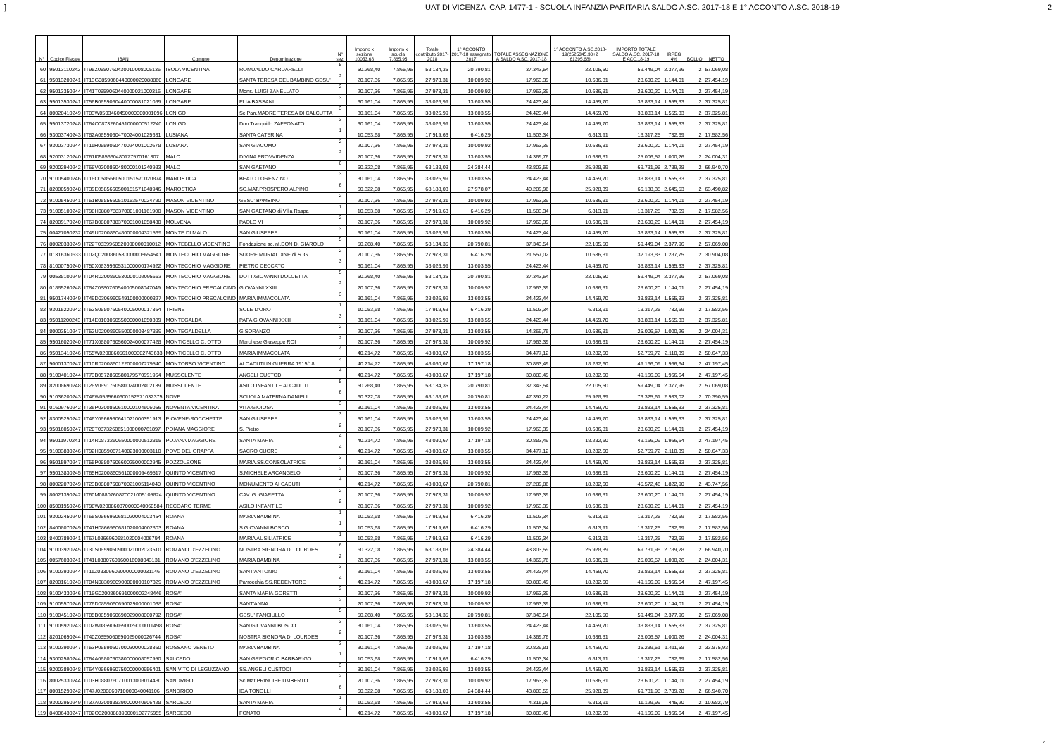] UAT DI VICENZA CAP. 1477-1 - SCUOLA INFANZIA PARITARIA SALDO A.SC. 2017-18 E 1° ACCONTO A.SC. 2018-19 2
| N° | Codice Fiscale | IBAN | Comune | Denominazione | N° sez. | Importo x sezione 10053,68 | Importo x scuola 7.865,95 | Totale contributo 2017-2018 | 1° ACCONTO 2017-18 assegnato 2017 | TOTALE ASSEGNAZIONE A SALDO A.SC. 2017-18 | 1° ACCONTO A.SC.2018-19(2525345,30+2 61395,68) | IMPORTO TOTALE SALDO A.SC. 2017-18 E ACC.18-19 | IRPEG 4% | BOLLO | NETTO |
| --- | --- | --- | --- | --- | --- | --- | --- | --- | --- | --- | --- | --- | --- | --- | --- |
| 60 | 95013110242 | IT95Z0880760430010008005136 | ISOLA VICENTINA | ROMUALDO CARDARELLI | 5 | 50.268,40 | 7.865,95 | 58.134,35 | 20.790,81 | 37.343,54 | 22.105,50 | 59.449,04 | 2.377,96 | 2 | 57.069,08 |
| 61 | 95013200241 | IT13G0859060440000020088860 | LONGARE | SANTA TERESA DEL BAMBINO GESU' | 2 | 20.107,36 | 7.865,95 | 27.973,31 | 10.009,92 | 17.963,39 | 10.636,81 | 28.600,20 | 1.144,01 | 2 | 27.454,19 |
| 62 | 95013350244 | IT41T0859060440000021000316 | LONGARE | Mons. LUIGI ZANELLATO | 2 | 20.107,36 | 7.865,95 | 27.973,31 | 10.009,92 | 17.963,39 | 10.636,81 | 28.600,20 | 1.144,01 | 2 | 27.454,19 |
| 63 | 95013530241 | IT56B0859060440000081021089 | LONGARE | ELIA BASSANI | 3 | 30.161,04 | 7.865,95 | 38.026,99 | 13.603,55 | 24.423,44 | 14.459,70 | 38.883,14 | 1.555,33 | 2 | 37.325,81 |
| 64 | 80020410249 | IT03W0503460450000000001096 | LONIGO | Sc.Parr.MADRE TERESA DI CALCUTTA | 3 | 30.161,04 | 7.865,95 | 38.026,99 | 13.603,55 | 24.423,44 | 14.459,70 | 38.883,14 | 1.555,33 | 2 | 37.325,81 |
| 65 | 95013720248 | IT64O0873260451000000512240 | LONIGO | Don Tranquillo ZAFFONATO | 3 | 30.161,04 | 7.865,95 | 38.026,99 | 13.603,55 | 24.423,44 | 14.459,70 | 38.883,14 | 1.555,33 | 2 | 37.325,81 |
| 66 | 93003740243 | IT82A0859060470024001025631 | LUSIANA | SANTA CATERINA | 1 | 10.053,68 | 7.865,95 | 17.919,63 | 6.416,29 | 11.503,34 | 6.813,91 | 18.317,25 | 732,69 | 2 | 17.582,56 |
| 67 | 93003730244 | IT11H0859060470024001002678 | LUSIANA | SAN GIACOMO | 2 | 20.107,36 | 7.865,95 | 27.973,31 | 10.009,92 | 17.963,39 | 10.636,81 | 28.600,20 | 1.144,01 | 2 | 27.454,19 |
| 68 | 92003120240 | IT61I0585660480177570161307 | MALO | DIVINA PROVVIDENZA | 2 | 20.107,36 | 7.865,95 | 27.973,31 | 13.603,55 | 14.369,76 | 10.636,81 | 25.006,57 | 1.000,26 | 2 | 24.004,31 |
| 69 | 92002940242 | IT68V0200860480000101240983 | MALO | SAN GAETANO | 6 | 60.322,08 | 7.865,95 | 68.188,03 | 24.384,44 | 43.803,59 | 25.928,39 | 69.731,98 | 2.789,28 | 2 | 66.940,70 |
| 70 | 91005400246 | IT18O0585660500151570020874 | MAROSTICA | BEATO LORENZINO | 3 | 30.161,04 | 7.865,95 | 38.026,99 | 13.603,55 | 24.423,44 | 14.459,70 | 38.883,14 | 1.555,33 | 2 | 37.325,81 |
| 71 | 82000590248 | IT39E0585660500151571048946 | MAROSTICA | SC.MAT.PROSPERO ALPINO | 6 | 60.322,08 | 7.865,95 | 68.188,03 | 27.978,07 | 40.209,96 | 25.928,39 | 66.138,35 | 2.645,53 | 2 | 63.490,82 |
| 72 | 91005450241 | IT51B0585660510153570024790 | MASON VICENTINO | GESU' BAMBINO | 2 | 20.107,36 | 7.865,95 | 27.973,31 | 10.009,92 | 17.963,39 | 10.636,81 | 28.600,20 | 1.144,01 | 2 | 27.454,19 |
| 73 | 91005100242 | IT98H0880788370001001161900 | MASON VICENTINO | SAN GAETANO di Villa Raspa | 1 | 10.053,68 | 7.865,95 | 17.919,63 | 6.416,29 | 11.503,34 | 6.813,91 | 18.317,25 | 732,69 | 2 | 17.582,56 |
| 74 | 82009170240 | IT67B0880788370001001058430 | MOLVENA | PAOLO VI | 2 | 20.107,36 | 7.865,95 | 27.973,31 | 10.009,92 | 17.963,39 | 10.636,81 | 28.600,20 | 1.144,01 | 2 | 27.454,19 |
| 75 | 00427050232 | IT49U0200860480000004321569 | MONTE DI MALO | SAN GIUSEPPE | 3 | 30.161,04 | 7.865,95 | 38.026,99 | 13.603,55 | 24.423,44 | 14.459,70 | 38.883,14 | 1.555,33 | 2 | 37.325,81 |
| 76 | 80020330249 | IT22T0839960520000000010012 | MONTEBELLO VICENTINO | Fondazione sc.inf.DON D. GIAROLO | 5 | 50.268,40 | 7.865,95 | 58.134,35 | 20.790,81 | 37.343,54 | 22.105,50 | 59.449,04 | 2.377,96 | 2 | 57.069,08 |
| 77 | 01316360633 | IT02Q0200860530000005654541 | MONTECCHIO MAGGIORE | SUORE MURIALDINE di S. G. | 2 | 20.107,36 | 7.865,95 | 27.973,31 | 6.416,29 | 21.557,02 | 10.636,81 | 32.193,83 | 1.287,75 | 2 | 30.904,08 |
| 78 | 81000750240 | IT50X0839960531000000174922 | MONTECCHIO MAGGIORE | PIETRO CECCATO | 3 | 30.161,04 | 7.865,95 | 38.026,99 | 13.603,55 | 24.423,44 | 14.459,70 | 38.883,14 | 1.555,33 | 2 | 37.325,81 |
| 79 | 00538100249 | IT04R0200860530000102095663 | MONTECCHIO MAGGIORE | DOTT.GIOVANNI DOLCETTA | 5 | 50.268,40 | 7.865,95 | 58.134,35 | 20.790,81 | 37.343,54 | 22.105,50 | 59.449,04 | 2.377,96 | 2 | 57.069,08 |
| 80 | 01885260248 | IT84Z0880760540005008047049 | MONTECCHIO PRECALCINO | GIOVANNI XXIII | 2 | 20.107,36 | 7.865,95 | 27.973,31 | 10.009,92 | 17.963,39 | 10.636,81 | 28.600,20 | 1.144,01 | 2 | 27.454,19 |
| 81 | 95017440249 | IT49D0306960549100000000327 | MONTECCHIO PRECALCINO | MARIA IMMACOLATA | 3 | 30.161,04 | 7.865,95 | 38.026,99 | 13.603,55 | 24.423,44 | 14.459,70 | 38.883,14 | 1.555,33 | 2 | 37.325,81 |
| 82 | 93015220242 | IT52S0880760540005000017364 | THIENE | SOLE D'ORO | 1 | 10.053,68 | 7.865,95 | 17.919,63 | 6.416,29 | 11.503,34 | 6.813,91 | 18.317,25 | 732,69 | 2 | 17.582,56 |
| 83 | 95011200243 | IT14E0103060550000001050309 | MONTEGALDA | PAPA GIOVANNI XXIII | 3 | 30.161,04 | 7.865,95 | 38.026,99 | 13.603,55 | 24.423,44 | 14.459,70 | 38.883,14 | 1.555,33 | 2 | 37.325,81 |
| 84 | 80003510247 | IT52U0200860550000003487889 | MONTEGALDELLA | G.SORANZO | 2 | 20.107,36 | 7.865,95 | 27.973,31 | 13.603,55 | 14.369,76 | 10.636,81 | 25.006,57 | 1.000,26 | 2 | 24.004,31 |
| 85 | 95016020240 | IT71X0880760560024000077428 | MONTICELLO C. OTTO | Marchese Giuseppe ROI | 2 | 20.107,36 | 7.865,95 | 27.973,31 | 10.009,92 | 17.963,39 | 10.636,81 | 28.600,20 | 1.144,01 | 2 | 27.454,19 |
| 86 | 95013410246 | IT55W0200860561000002743633 | MONTICELLO C. OTTO | MARIA IMMACOLATA | 4 | 40.214,72 | 7.865,95 | 48.080,67 | 13.603,55 | 34.477,12 | 18.282,60 | 52.759,72 | 2.110,39 | 2 | 50.647,33 |
| 87 | 90001370247 | IT10R0200860122000007279540 | MONTORSO VICENTINO | AI CADUTI IN GUERRA 1915/18 | 4 | 40.214,72 | 7.865,95 | 48.080,67 | 17.197,18 | 30.883,49 | 18.282,60 | 49.166,09 | 1.966,64 | 2 | 47.197,45 |
| 88 | 91004010244 | IT73B0572860580179570991964 | MUSSOLENTE | ANGELI CUSTODI | 4 | 40.214,72 | 7.865,95 | 48.080,67 | 17.197,18 | 30.883,49 | 18.282,60 | 49.166,09 | 1.966,64 | 2 | 47.197,45 |
| 89 | 82008690248 | IT28V0891760580024002402139 | MUSSOLENTE | ASILO INFANTILE AI CADUTI | 5 | 50.268,40 | 7.865,95 | 58.134,35 | 20.790,81 | 37.343,54 | 22.105,50 | 59.449,04 | 2.377,96 | 2 | 57.069,08 |
| 90 | 91036200243 | IT46W0585660600152571032375 | NOVE | SCUOLA MATERNA DANIELI | 6 | 60.322,08 | 7.865,95 | 68.188,03 | 20.790,81 | 47.397,22 | 25.928,39 | 73.325,61 | 2.933,02 | 2 | 70.390,59 |
| 91 | 01609760242 | IT36P0200860610000104606056 | NOVENTA VICENTINA | VITA GIOIOSA | 3 | 30.161,04 | 7.865,95 | 38.026,99 | 13.603,55 | 24.423,44 | 14.459,70 | 38.883,14 | 1.555,33 | 2 | 37.325,81 |
| 92 | 83005250242 | IT46Y0866960641021000351913 | PIOVENE-ROCCHETTE | SAN GIUSEPPE | 3 | 30.161,04 | 7.865,95 | 38.026,99 | 13.603,55 | 24.423,44 | 14.459,70 | 38.883,14 | 1.555,33 | 2 | 37.325,81 |
| 93 | 95016050247 | IT20T0873260651000000761897 | POIANA MAGGIORE | S. Pietro | 2 | 20.107,36 | 7.865,95 | 27.973,31 | 10.009,92 | 17.963,39 | 10.636,81 | 28.600,20 | 1.144,01 | 2 | 27.454,19 |
| 94 | 95011970241 | IT14R0873260650000000512815 | POJANA MAGGIORE | SANTA MARIA | 4 | 40.214,72 | 7.865,95 | 48.080,67 | 17.197,18 | 30.883,49 | 18.282,60 | 49.166,09 | 1.966,64 | 2 | 47.197,45 |
| 95 | 91003830246 | IT92H0859067140023000003110 | POVE DEL GRAPPA | SACRO CUORE | 4 | 40.214,72 | 7.865,95 | 48.080,67 | 13.603,55 | 34.477,12 | 18.282,60 | 52.759,72 | 2.110,39 | 2 | 50.647,33 |
| 96 | 95015970247 | IT55P0880760660025000002945 | POZZOLEONE | MARIA.SS.CONSOLATRICE | 3 | 30.161,04 | 7.865,95 | 38.026,99 | 13.603,55 | 24.423,44 | 14.459,70 | 38.883,14 | 1.555,33 | 2 | 37.325,81 |
| 97 | 95013830245 | IT65H0200860561000009469517 | QUINTO VICENTINO | S.MICHELE ARCANGELO | 2 | 20.107,36 | 7.865,95 | 27.973,31 | 10.009,92 | 17.963,39 | 10.636,81 | 28.600,20 | 1.144,01 | 2 | 27.454,19 |
| 98 | 80022070249 | IT23B0880760870021005114040 | QUINTO VICENTINO | MONUMENTO AI CADUTI | 4 | 40.214,72 | 7.865,95 | 48.080,67 | 20.790,81 | 27.289,86 | 18.282,60 | 45.572,46 | 1.822,90 | 2 | 43.747,56 |
| 99 | 80021390242 | IT60M0880760870021005105824 | QUINTO VICENTINO | CAV. G. GIARETTA | 2 | 20.107,36 | 7.865,95 | 27.973,31 | 10.009,92 | 17.963,39 | 10.636,81 | 28.600,20 | 1.144,01 | 2 | 27.454,19 |
| 100 | 85001950246 | IT98W0200860870000040060584 | RECOARO TERME | ASILO INFANTILE | 2 | 20.107,36 | 7.865,95 | 27.973,31 | 10.009,92 | 17.963,39 | 10.636,81 | 28.600,20 | 1.144,01 | 2 | 27.454,19 |
| 101 | 93002450240 | IT65S0866960681020004003454 | ROANA | MARIA BAMBINA | 1 | 10.053,68 | 7.865,95 | 17.919,63 | 6.416,29 | 11.503,34 | 6.813,91 | 18.317,25 | 732,69 | 2 | 17.582,56 |
| 102 | 84008070249 | IT41H0866960681020004002803 | ROANA | S.GIOVANNI BOSCO | 1 | 10.053,68 | 7.865,95 | 17.919,63 | 6.416,29 | 11.503,34 | 6.813,91 | 18.317,25 | 732,69 | 2 | 17.582,56 |
| 103 | 84007890241 | IT67L0866960681020004006794 | ROANA | MARIA AUSILIATRICE | 1 | 10.053,68 | 7.865,95 | 17.919,63 | 6.416,29 | 11.503,34 | 6.813,91 | 18.317,25 | 732,69 | 2 | 17.582,56 |
| 104 | 91003920245 | IT30S0859060900021002023510 | ROMANO D'EZZELINO | NOSTRA SIGNORA DI LOURDES | 6 | 60.322,08 | 7.865,95 | 68.188,03 | 24.384,44 | 43.803,59 | 25.928,39 | 69.731,98 | 2.789,28 | 2 | 66.940,70 |
| 105 | 00576030241 | IT41L0880760160016008043131 | ROMANO D'EZZELINO | MARIA BAMBINA | 2 | 20.107,36 | 7.865,95 | 27.973,31 | 13.603,55 | 14.369,76 | 10.636,81 | 25.006,57 | 1.000,26 | 2 | 24.004,31 |
| 106 | 91003930244 | IT11Z0830960900000000031146 | ROMANO D'EZZELINO | SANT'ANTONIO | 3 | 30.161,04 | 7.865,95 | 38.026,99 | 13.603,55 | 24.423,44 | 14.459,70 | 38.883,14 | 1.555,33 | 2 | 37.325,81 |
| 107 | 82001610243 | IT04N0830960900000000107329 | ROMANO D'EZZELINO | Parrocchia SS.REDENTORE | 4 | 40.214,72 | 7.865,95 | 48.080,67 | 17.197,18 | 30.883,49 | 18.282,60 | 49.166,09 | 1.966,64 | 2 | 47.197,45 |
| 108 | 91004330246 | IT18G0200860691000002248446 | ROSA' | SANTA MARIA GORETTI | 2 | 20.107,36 | 7.865,95 | 27.973,31 | 10.009,92 | 17.963,39 | 10.636,81 | 28.600,20 | 1.144,01 | 2 | 27.454,19 |
| 109 | 91005570246 | IT76D0859060690029000001038 | ROSA' | SANT'ANNA | 2 | 20.107,36 | 7.865,95 | 27.973,31 | 10.009,92 | 17.963,39 | 10.636,81 | 28.600,20 | 1.144,01 | 2 | 27.454,19 |
| 110 | 91004510243 | IT05B0859060690029008000792 | ROSA' | GESU' FANCIULLO | 5 | 50.268,40 | 7.865,95 | 58.134,35 | 20.790,81 | 37.343,54 | 22.105,50 | 59.449,04 | 2.377,96 | 2 | 57.069,08 |
| 111 | 91005920243 | IT02W0859060690029000011498 | ROSA' | SAN GIOVANNI BOSCO | 3 | 30.161,04 | 7.865,95 | 38.026,99 | 13.603,55 | 24.423,44 | 14.459,70 | 38.883,14 | 1.555,33 | 2 | 37.325,81 |
| 112 | 82010690244 | IT40Z0859060690029000026744 | ROSA' | NOSTRA SIGNORA DI LOURDES | 2 | 20.107,36 | 7.865,95 | 27.973,31 | 13.603,55 | 14.369,76 | 10.636,81 | 25.006,57 | 1.000,26 | 2 | 24.004,31 |
| 113 | 91003900247 | IT53P0859060700030000028360 | ROSSANO VENETO | MARIA BAMBINA | 3 | 30.161,04 | 7.865,95 | 38.026,99 | 17.197,18 | 20.829,81 | 14.459,70 | 35.289,51 | 1.411,58 | 2 | 33.875,93 |
| 114 | 93002580244 | IT64A0880760380000008057950 | SALCEDO | SAN GREGORIO BARBARIGO | 1 | 10.053,68 | 7.865,95 | 17.919,63 | 6.416,29 | 11.503,34 | 6.813,91 | 18.317,25 | 732,69 | 2 | 17.582,56 |
| 115 | 92003890248 | IT64Y0866960750000000956401 | SAN VITO DI LEGUZZANO | SS.ANGELI CUSTODI | 3 | 30.161,04 | 7.865,95 | 38.026,99 | 13.603,55 | 24.423,44 | 14.459,70 | 38.883,14 | 1.555,33 | 2 | 37.325,81 |
| 116 | 80025330244 | IT03H0880760710013008014480 | SANDRIGO | Sc.Mat.PRINCIPE UMBERTO | 2 | 20.107,36 | 7.865,95 | 27.973,31 | 10.009,92 | 17.963,39 | 10.636,81 | 28.600,20 | 1.144,01 | 2 | 27.454,19 |
| 117 | 80015290242 | IT47J0200860710000040041106 | SANDRIGO | IDA TONOLLI | 6 | 60.322,08 | 7.865,95 | 68.188,03 | 24.384,44 | 43.803,59 | 25.928,39 | 69.731,98 | 2.789,28 | 2 | 66.940,70 |
| 118 | 93002950249 | IT37A0200888390000040506428 | SARCEDO | SANTA MARIA | 1 | 10.053,68 | 7.865,95 | 17.919,63 | 13.603,55 | 4.316,08 | 6.813,91 | 11.129,99 | 445,20 | 2 | 10.682,79 |
| 119 | 84006430247 | IT02O0200888390000102775955 | SARCEDO | FONATO | 4 | 40.214,72 | 7.865,95 | 48.080,67 | 17.197,18 | 30.883,49 | 18.282,60 | 49.166,09 | 1.966,64 | 2 | 47.197,45 |
4